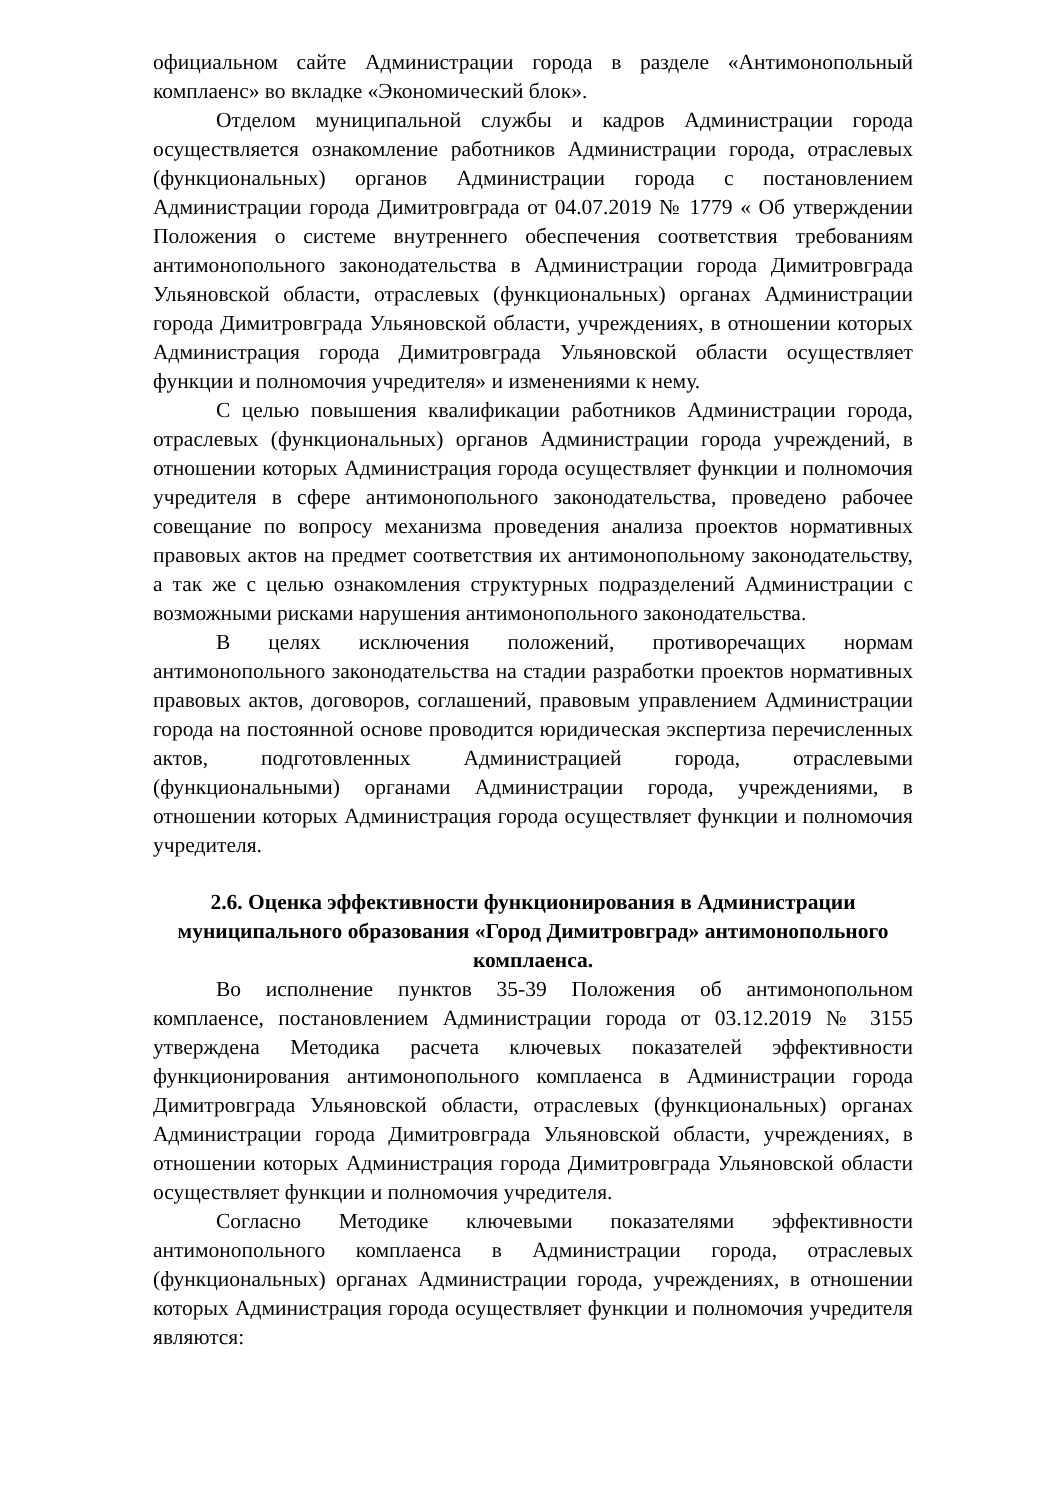официальном сайте Администрации города в разделе «Антимонопольный комплаенс» во вкладке «Экономический блок».
Отделом муниципальной службы и кадров Администрации города осуществляется ознакомление работников Администрации города, отраслевых (функциональных) органов Администрации города с постановлением Администрации города Димитровграда от 04.07.2019 № 1779 « Об утверждении Положения о системе внутреннего обеспечения соответствия требованиям антимонопольного законодательства в Администрации города Димитровграда Ульяновской области, отраслевых (функциональных) органах Администрации города Димитровграда Ульяновской области, учреждениях, в отношении которых Администрация города Димитровграда Ульяновской области осуществляет функции и полномочия учредителя» и изменениями к нему.
С целью повышения квалификации работников Администрации города, отраслевых (функциональных) органов Администрации города учреждений, в отношении которых Администрация города осуществляет функции и полномочия учредителя в сфере антимонопольного законодательства, проведено рабочее совещание по вопросу механизма проведения анализа проектов нормативных правовых актов на предмет соответствия их антимонопольному законодательству, а так же с целью ознакомления структурных подразделений Администрации с возможными рисками нарушения антимонопольного законодательства.
В целях исключения положений, противоречащих нормам антимонопольного законодательства на стадии разработки проектов нормативных правовых актов, договоров, соглашений, правовым управлением Администрации города на постоянной основе проводится юридическая экспертиза перечисленных актов, подготовленных Администрацией города, отраслевыми (функциональными) органами Администрации города, учреждениями, в отношении которых Администрация города осуществляет функции и полномочия учредителя.
2.6. Оценка эффективности функционирования в Администрации муниципального образования «Город Димитровград» антимонопольного комплаенса.
Во исполнение пунктов 35-39 Положения об антимонопольном комплаенсе, постановлением Администрации города от 03.12.2019 № 3155 утверждена Методика расчета ключевых показателей эффективности функционирования антимонопольного комплаенса в Администрации города Димитровграда Ульяновской области, отраслевых (функциональных) органах Администрации города Димитровграда Ульяновской области, учреждениях, в отношении которых Администрация города Димитровграда Ульяновской области осуществляет функции и полномочия учредителя.
Согласно Методике ключевыми показателями эффективности антимонопольного комплаенса в Администрации города, отраслевых (функциональных) органах Администрации города, учреждениях, в отношении которых Администрация города осуществляет функции и полномочия учредителя являются: